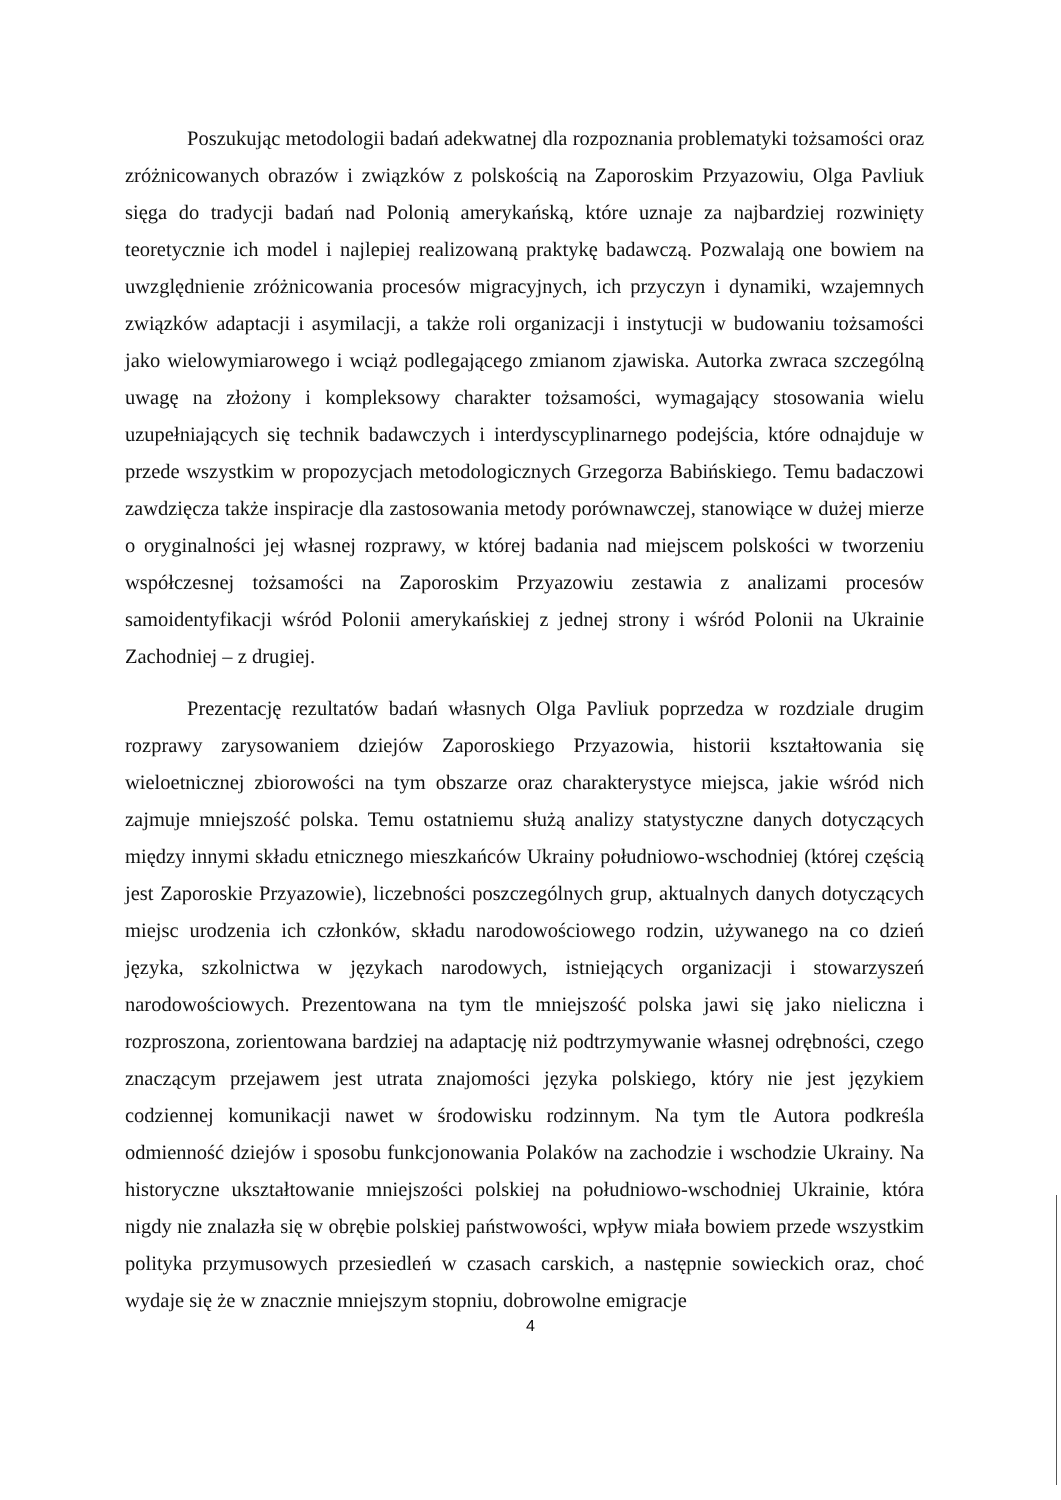Poszukując metodologii badań adekwatnej dla rozpoznania problematyki tożsamości oraz zróżnicowanych obrazów i związków z polskością na Zaporoskim Przyazowiu, Olga Pavliuk sięga do tradycji badań nad Polonią amerykańską, które uznaje za najbardziej rozwinięty teoretycznie ich model i najlepiej realizowaną praktykę badawczą. Pozwalają one bowiem na uwzględnienie zróżnicowania procesów migracyjnych, ich przyczyn i dynamiki, wzajemnych związków adaptacji i asymilacji, a także roli organizacji i instytucji w budowaniu tożsamości jako wielowymiarowego i wciąż podlegającego zmianom zjawiska. Autorka zwraca szczególną uwagę na złożony i kompleksowy charakter tożsamości, wymagający stosowania wielu uzupełniających się technik badawczych i interdyscyplinarnego podejścia, które odnajduje w przede wszystkim w propozycjach metodologicznych Grzegorza Babińskiego. Temu badaczowi zawdzięcza także inspiracje dla zastosowania metody porównawczej, stanowiące w dużej mierze o oryginalności jej własnej rozprawy, w której badania nad miejscem polskości w tworzeniu współczesnej tożsamości na Zaporoskim Przyazowiu zestawia z analizami procesów samoidentyfikacji wśród Polonii amerykańskiej z jednej strony i wśród Polonii na Ukrainie Zachodniej – z drugiej.
Prezentację rezultatów badań własnych Olga Pavliuk poprzedza w rozdziale drugim rozprawy zarysowaniem dziejów Zaporoskiego Przyazowia, historii kształtowania się wieloetnicznej zbiorowości na tym obszarze oraz charakterystyce miejsca, jakie wśród nich zajmuje mniejszość polska. Temu ostatniemu służą analizy statystyczne danych dotyczących między innymi składu etnicznego mieszkańców Ukrainy południowo-wschodniej (której częścią jest Zaporoskie Przyazowie), liczebności poszczególnych grup, aktualnych danych dotyczących miejsc urodzenia ich członków, składu narodowościowego rodzin, używanego na co dzień języka, szkolnictwa w językach narodowych, istniejących organizacji i stowarzyszeń narodowościowych. Prezentowana na tym tle mniejszość polska jawi się jako nieliczna i rozproszona, zorientowana bardziej na adaptację niż podtrzymywanie własnej odrębności, czego znaczącym przejawem jest utrata znajomości języka polskiego, który nie jest językiem codziennej komunikacji nawet w środowisku rodzinnym. Na tym tle Autora podkreśla odmienność dziejów i sposobu funkcjonowania Polaków na zachodzie i wschodzie Ukrainy. Na historyczne ukształtowanie mniejszości polskiej na południowo-wschodniej Ukrainie, która nigdy nie znalazła się w obrębie polskiej państwowości, wpływ miała bowiem przede wszystkim polityka przymusowych przesiedleń w czasach carskich, a następnie sowieckich oraz, choć wydaje się że w znacznie mniejszym stopniu, dobrowolne emigracje
4